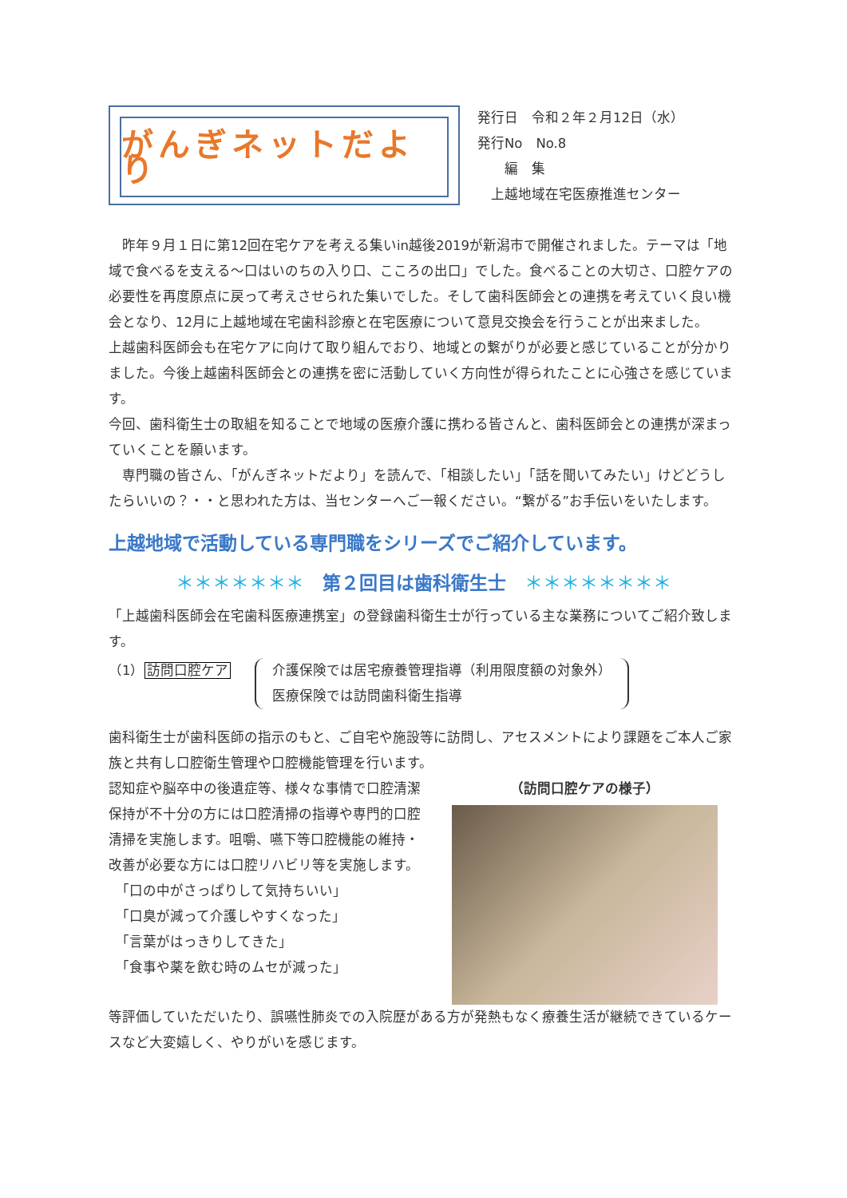がんぎネットだより
発行日　令和２年２月12日（水）
発行No　No.8
　　編　集
　上越地域在宅医療推進センター
　昨年９月１日に第12回在宅ケアを考える集いin越後2019が新潟市で開催されました。テーマは「地域で食べるを支える～口はいのちの入り口、こころの出口」でした。食べることの大切さ、口腔ケアの必要性を再度原点に戻って考えさせられた集いでした。そして歯科医師会との連携を考えていく良い機会となり、12月に上越地域在宅歯科診療と在宅医療について意見交換会を行うことが出来ました。
上越歯科医師会も在宅ケアに向けて取り組んでおり、地域との繋がりが必要と感じていることが分かりました。今後上越歯科医師会との連携を密に活動していく方向性が得られたことに心強さを感じています。
今回、歯科衛生士の取組を知ることで地域の医療介護に携わる皆さんと、歯科医師会との連携が深まっていくことを願います。
　専門職の皆さん、「がんぎネットだより」を読んで、「相談したい」「話を聞いてみたい」けどどうしたらいいの？・・と思われた方は、当センターへご一報ください。“繋がる”お手伝いをいたします。
上越地域で活動している専門職をシリーズでご紹介しています。
＊＊＊＊＊＊＊　第２回目は歯科衛生士　＊＊＊＊＊＊＊＊
「上越歯科医師会在宅歯科医療連携室」の登録歯科衛生士が行っている主な業務についてご紹介致します。
（1）訪問口腔ケア 介護保険では居宅療養管理指導（利用限度額の対象外）
医療保険では訪問歯科衛生指導
歯科衛生士が歯科医師の指示のもと、ご自宅や施設等に訪問し、アセスメントにより課題をご本人ご家族と共有し口腔衛生管理や口腔機能管理を行います。
認知症や脳卒中の後遺症等、様々な事情で口腔清潔保持が不十分の方には口腔清掃の指導や専門的口腔清掃を実施します。咀嚼、嚥下等口腔機能の維持・改善が必要な方には口腔リハビリ等を実施します。
　「口の中がさっぱりして気持ちいい」
　「口臭が減って介護しやすくなった」
　「言葉がはっきりしてきた」
　「食事や薬を飲む時のムセが減った」
（訪問口腔ケアの様子）
等評価していただいたり、誤嚥性肺炎での入院歴がある方が発熱もなく療養生活が継続できているケースなど大変嬉しく、やりがいを感じます。